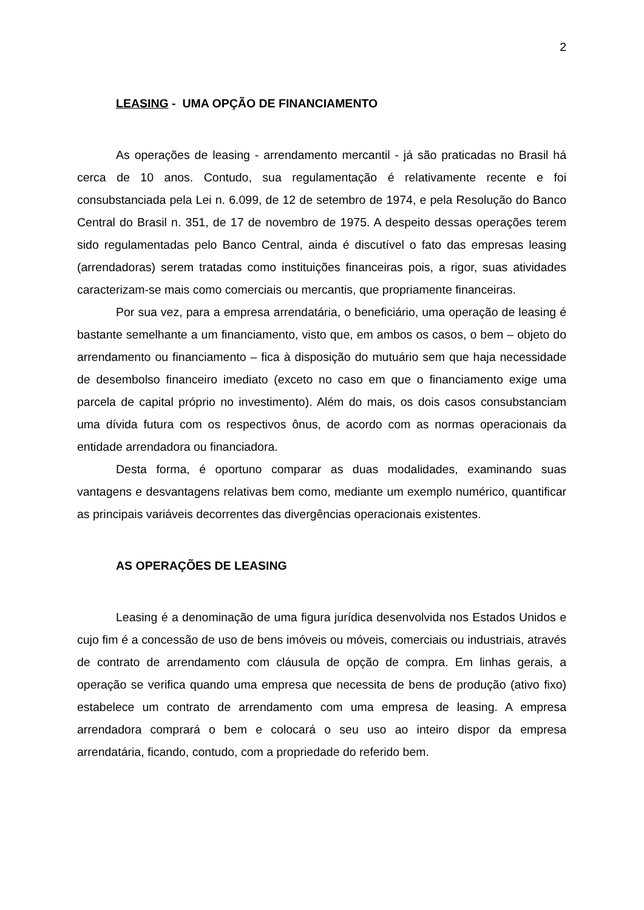2
LEASING - UMA OPÇÃO DE FINANCIAMENTO
As operações de leasing - arrendamento mercantil - já são praticadas no Brasil há cerca de 10 anos. Contudo, sua regulamentação é relativamente recente e foi consubstanciada pela Lei n. 6.099, de 12 de setembro de 1974, e pela Resolução do Banco Central do Brasil n. 351, de 17 de novembro de 1975. A despeito dessas operações terem sido regulamentadas pelo Banco Central, ainda é discutível o fato das empresas leasing (arrendadoras) serem tratadas como instituições financeiras pois, a rigor, suas atividades caracterizam-se mais como comerciais ou mercantis, que propriamente financeiras.
Por sua vez, para a empresa arrendatária, o beneficiário, uma operação de leasing é bastante semelhante a um financiamento, visto que, em ambos os casos, o bem – objeto do arrendamento ou financiamento – fica à disposição do mutuário sem que haja necessidade de desembolso financeiro imediato (exceto no caso em que o financiamento exige uma parcela de capital próprio no investimento). Além do mais, os dois casos consubstanciam uma dívida futura com os respectivos ônus, de acordo com as normas operacionais da entidade arrendadora ou financiadora.
Desta forma, é oportuno comparar as duas modalidades, examinando suas vantagens e desvantagens relativas bem como, mediante um exemplo numérico, quantificar as principais variáveis decorrentes das divergências operacionais existentes.
AS OPERAÇÕES DE LEASING
Leasing é a denominação de uma figura jurídica desenvolvida nos Estados Unidos e cujo fim é a concessão de uso de bens imóveis ou móveis, comerciais ou industriais, através de contrato de arrendamento com cláusula de opção de compra. Em linhas gerais, a operação se verifica quando uma empresa que necessita de bens de produção (ativo fixo) estabelece um contrato de arrendamento com uma empresa de leasing. A empresa arrendadora comprará o bem e colocará o seu uso ao inteiro dispor da empresa arrendatária, ficando, contudo, com a propriedade do referido bem.